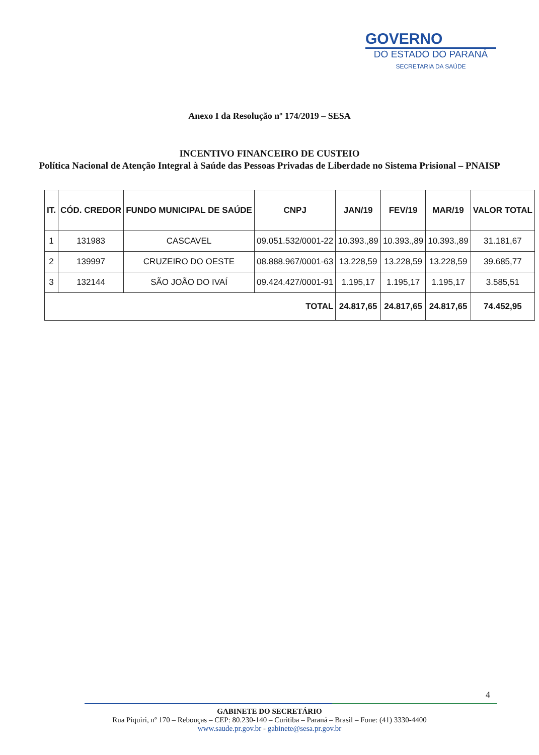GOVERNO
DO ESTADO DO PARANÁ
SECRETARIA DA SAÚDE
Anexo I da Resolução nº 174/2019 – SESA
INCENTIVO FINANCEIRO DE CUSTEIO
Política Nacional de Atenção Integral à Saúde das Pessoas Privadas de Liberdade no Sistema Prisional – PNAISP
| IT. | CÓD. CREDOR | FUNDO MUNICIPAL DE SAÚDE | CNPJ | JAN/19 | FEV/19 | MAR/19 | VALOR TOTAL |
| --- | --- | --- | --- | --- | --- | --- | --- |
| 1 | 131983 | CASCAVEL | 09.051.532/0001-22 | 10.393.,89 | 10.393.,89 | 10.393.,89 | 31.181,67 |
| 2 | 139997 | CRUZEIRO DO OESTE | 08.888.967/0001-63 | 13.228,59 | 13.228,59 | 13.228,59 | 39.685,77 |
| 3 | 132144 | SÃO JOÃO DO IVAÍ | 09.424.427/0001-91 | 1.195,17 | 1.195,17 | 1.195,17 | 3.585,51 |
| TOTAL | | | | 24.817,65 | 24.817,65 | 24.817,65 | 74.452,95 |
4
GABINETE DO SECRETÁRIO
Rua Piquiri, nº 170 – Rebouças – CEP: 80.230-140 – Curitiba – Paraná – Brasil – Fone: (41) 3330-4400
www.saude.pr.gov.br - gabinete@sesa.pr.gov.br